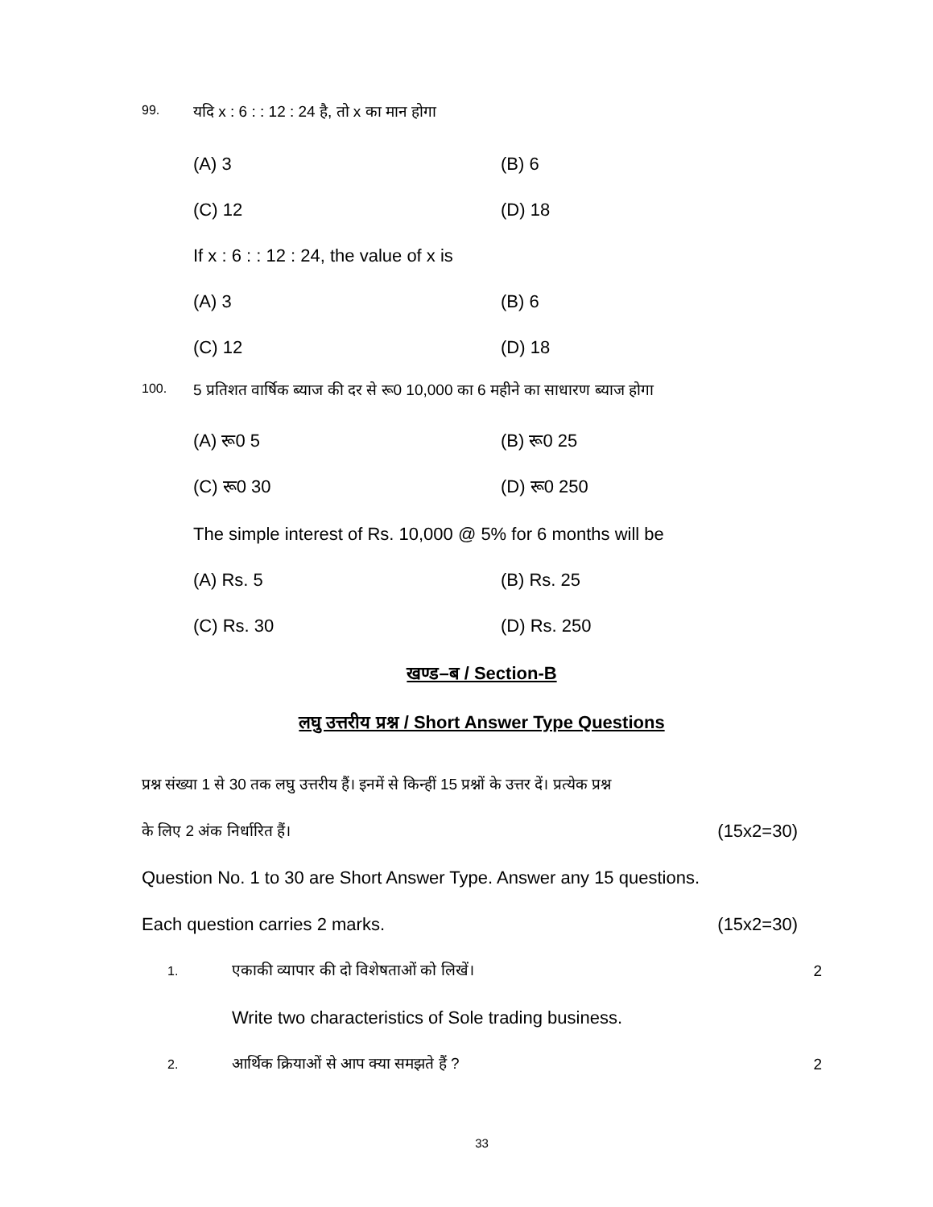99. यदि x : 6 : : 12 : 24 है, तो x का मान होगा
(A) 3 (B) 6
(C) 12 (D) 18
If x : 6 : : 12 : 24, the value of x is
(A) 3 (B) 6
(C) 12 (D) 18
100. 5 प्रतिशत वार्षिक ब्याज की दर से रू0 10,000 का 6 महीने का साधारण ब्याज होगा
(A) रू0 5 (B) रू0 25
(C) रू0 30 (D) रू0 250
The simple interest of Rs. 10,000 @ 5% for 6 months will be
(A) Rs. 5 (B) Rs. 25
(C) Rs. 30 (D) Rs. 250
खण्ड–ब / Section-B
लघु उत्तरीय प्रश्न / Short Answer Type Questions
प्रश्न संख्या 1 से 30 तक लघु उत्तरीय हैं। इनमें से किन्हीं 15 प्रश्नों के उत्तर दें। प्रत्येक प्रश्न
के लिए 2 अंक निर्धारित हैं। (15x2=30)
Question No. 1 to 30 are Short Answer Type. Answer any 15 questions.
Each question carries 2 marks. (15x2=30)
1. एकाकी व्यापार की दो विशेषताओं को लिखें। 2
Write two characteristics of Sole trading business.
2. आर्थिक क्रियाओं से आप क्या समझते हैं ? 2
33